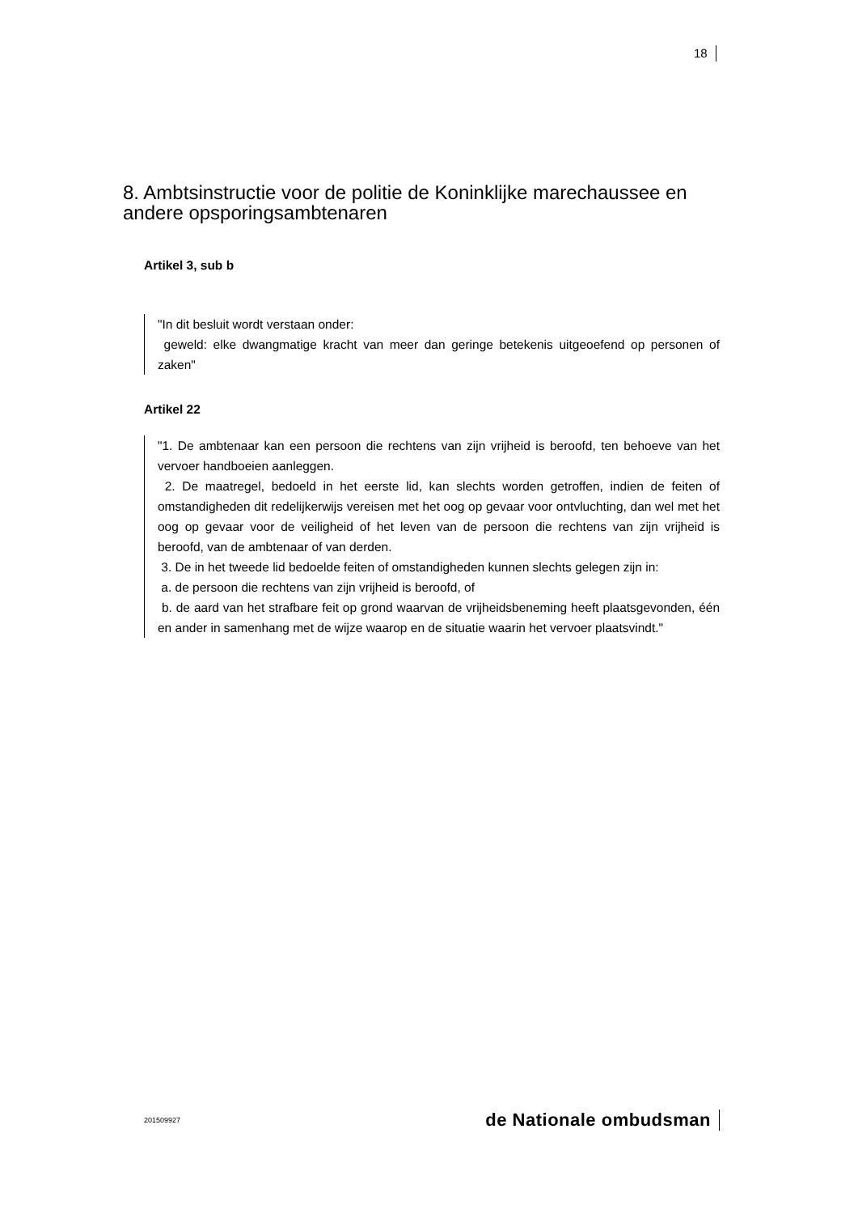18
8. Ambtsinstructie voor de politie de Koninklijke marechaussee en andere opsporingsambtenaren
Artikel 3, sub b
"In dit besluit wordt verstaan onder:
geweld: elke dwangmatige kracht van meer dan geringe betekenis uitgeoefend op personen of zaken"
Artikel 22
"1. De ambtenaar kan een persoon die rechtens van zijn vrijheid is beroofd, ten behoeve van het vervoer handboeien aanleggen.
2. De maatregel, bedoeld in het eerste lid, kan slechts worden getroffen, indien de feiten of omstandigheden dit redelijkerwijs vereisen met het oog op gevaar voor ontvluchting, dan wel met het oog op gevaar voor de veiligheid of het leven van de persoon die rechtens van zijn vrijheid is beroofd, van de ambtenaar of van derden.
3. De in het tweede lid bedoelde feiten of omstandigheden kunnen slechts gelegen zijn in:
a. de persoon die rechtens van zijn vrijheid is beroofd, of
b. de aard van het strafbare feit op grond waarvan de vrijheidsbeneming heeft plaatsgevonden, één en ander in samenhang met de wijze waarop en de situatie waarin het vervoer plaatsvindt."
201509927 de Nationale ombudsman